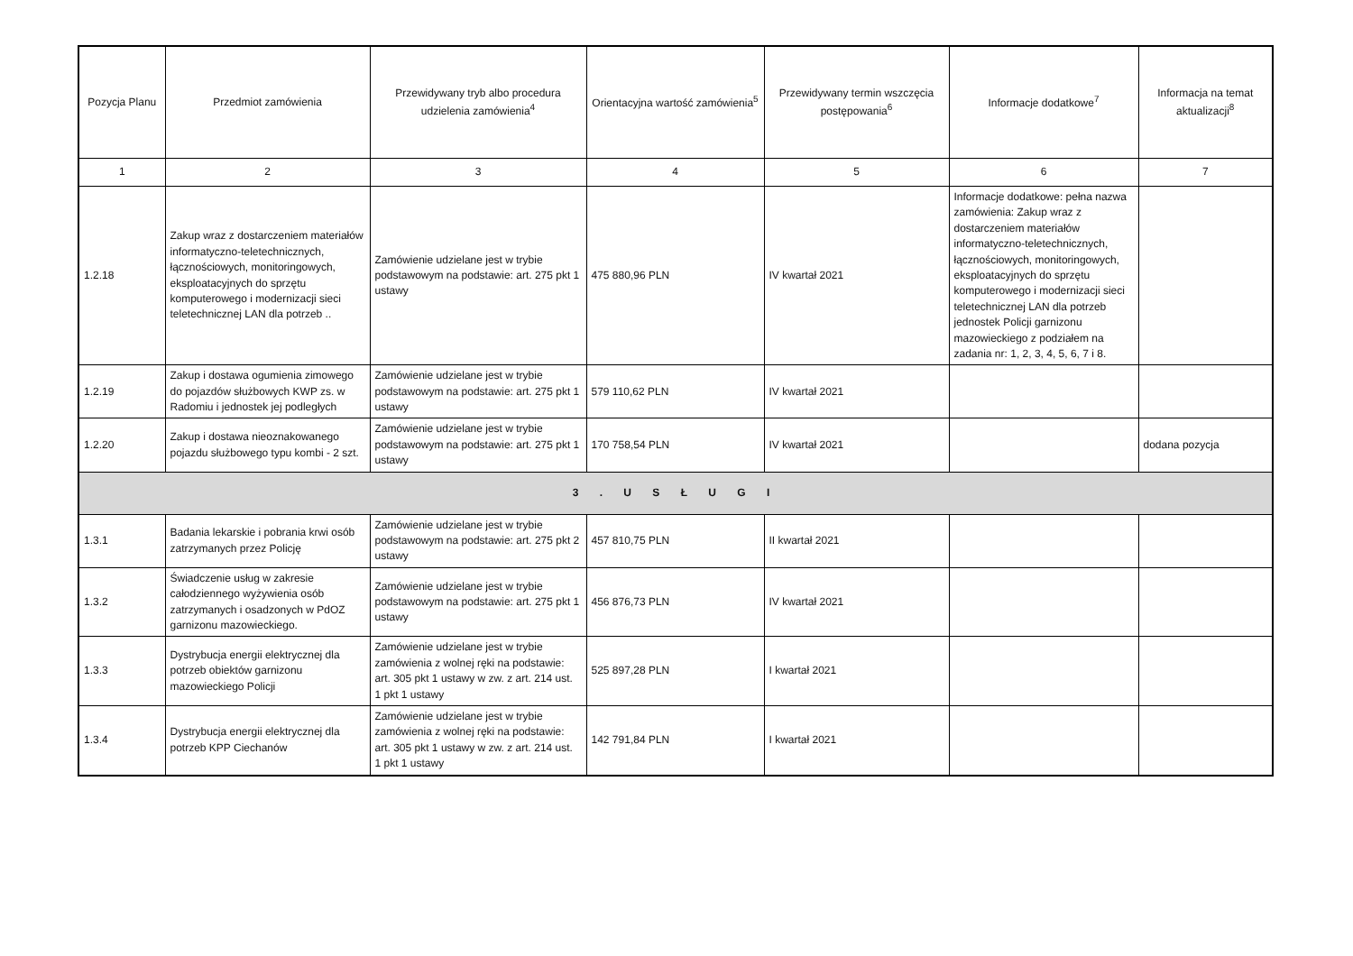| Pozycja Planu | Przedmiot zamówienia | Przewidywany tryb albo procedura udzielenia zamówienia<sup>4</sup> | Orientacyjna wartość zamówienia<sup>5</sup> | Przewidywany termin wszczęcia postępowania<sup>6</sup> | Informacje dodatkowe<sup>7</sup> | Informacja na temat aktualizacji<sup>8</sup> |
| --- | --- | --- | --- | --- | --- | --- |
| 1 | 2 | 3 | 4 | 5 | 6 | 7 |
| 1.2.18 | Zakup wraz z dostarczeniem materiałów informatyczno-teletechnicznych, łącznościowych, monitoringowych, eksploatacyjnych do sprzętu komputerowego i modernizacji sieci teletechnicznej LAN dla potrzeb .. | Zamówienie udzielane jest w trybie podstawowym na podstawie: art. 275 pkt 1 ustawy | 475 880,96 PLN | IV kwartał 2021 | Informacje dodatkowe: pełna nazwa zamówienia: Zakup wraz z dostarczeniem materiałów informatyczno-teletechnicznych, łącznościowych, monitoringowych, eksploatacyjnych do sprzętu komputerowego i modernizacji sieci teletechnicznej LAN dla potrzeb jednostek Policji garnizonu mazowieckiego z podziałem na zadania nr: 1, 2, 3, 4, 5, 6, 7 i 8. | |
| 1.2.19 | Zakup i dostawa ogumienia zimowego do pojazdów służbowych KWP zs. w Radomiu i jednostek jej podległych | Zamówienie udzielane jest w trybie podstawowym na podstawie: art. 275 pkt 1 ustawy | 579 110,62 PLN | IV kwartał 2021 | | |
| 1.2.20 | Zakup i dostawa nieoznakowanego pojazdu służbowego typu kombi - 2 szt. | Zamówienie udzielane jest w trybie podstawowym na podstawie: art. 275 pkt 1 ustawy | 170 758,54 PLN | IV kwartał 2021 | | dodana pozycja |
| 3 . U S Ł U G I | | | | | | |
| 1.3.1 | Badania lekarskie i pobrania krwi osób zatrzymanych przez Policję | Zamówienie udzielane jest w trybie podstawowym na podstawie: art. 275 pkt 2 ustawy | 457 810,75 PLN | II kwartał 2021 | | |
| 1.3.2 | Świadczenie usług w zakresie całodziennego wyżywienia osób zatrzymanych i osadzonych w PdOZ garnizonu mazowieckiego. | Zamówienie udzielane jest w trybie podstawowym na podstawie: art. 275 pkt 1 ustawy | 456 876,73 PLN | IV kwartał 2021 | | |
| 1.3.3 | Dystrybucja energii elektrycznej dla potrzeb obiektów garnizonu mazowieckiego Policji | Zamówienie udzielane jest w trybie zamówienia z wolnej ręki na podstawie: art. 305 pkt 1 ustawy w zw. z art. 214 ust. 1 pkt 1 ustawy | 525 897,28 PLN | I kwartał 2021 | | |
| 1.3.4 | Dystrybucja energii elektrycznej dla potrzeb KPP Ciechanów | Zamówienie udzielane jest w trybie zamówienia z wolnej ręki na podstawie: art. 305 pkt 1 ustawy w zw. z art. 214 ust. 1 pkt 1 ustawy | 142 791,84 PLN | I kwartał 2021 | | |